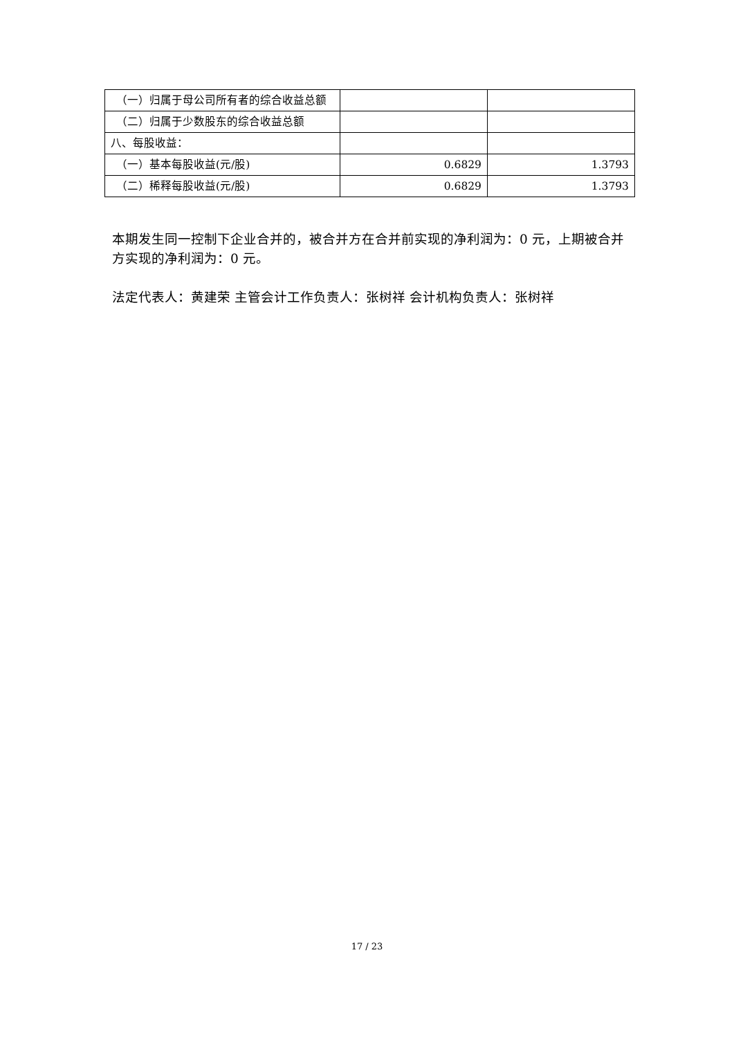| （一）归属于母公司所有者的综合收益总额 | | |
| （二）归属于少数股东的综合收益总额 | | |
| 八、每股收益： | | |
| （一）基本每股收益(元/股) | 0.6829 | 1.3793 |
| （二）稀释每股收益(元/股) | 0.6829 | 1.3793 |
本期发生同一控制下企业合并的，被合并方在合并前实现的净利润为：0 元，上期被合并方实现的净利润为：0 元。
法定代表人：黄建荣 主管会计工作负责人：张树祥 会计机构负责人：张树祥
17 / 23